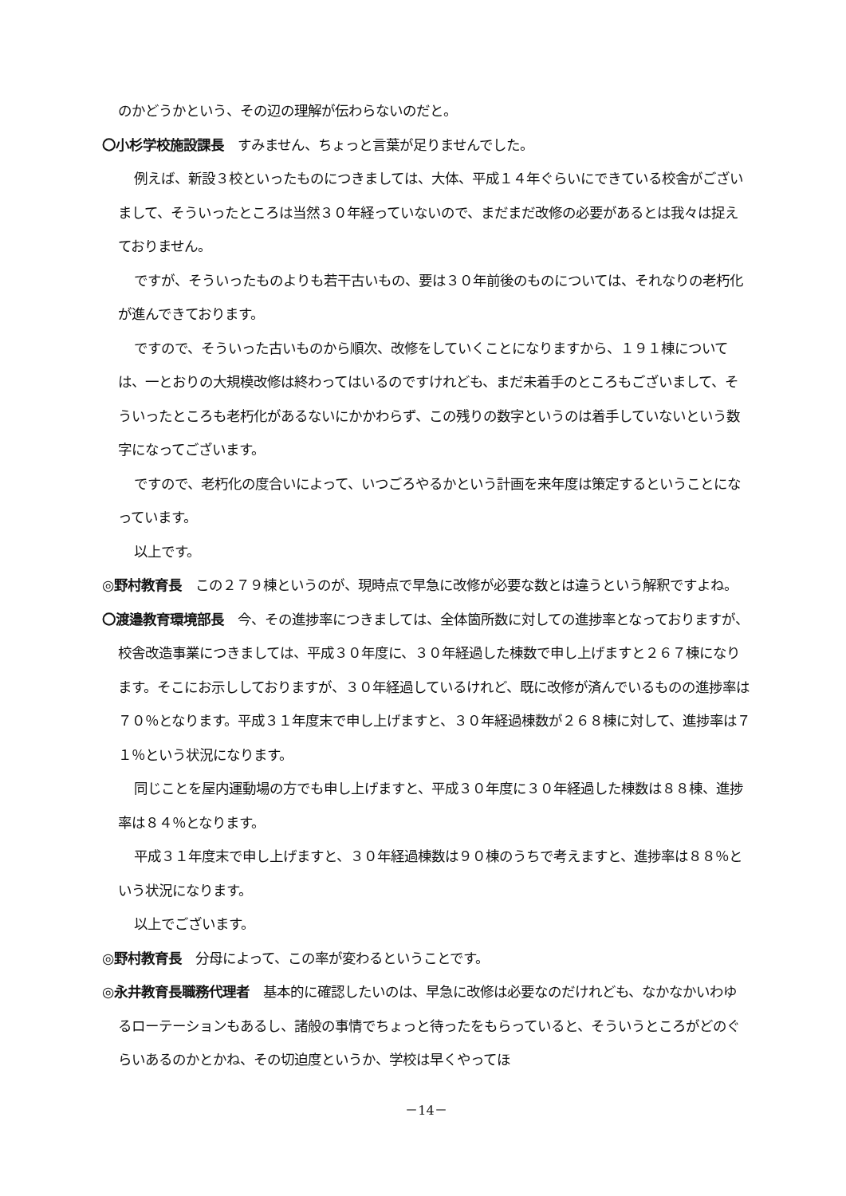のかどうかという、その辺の理解が伝わらないのだと。
〇小杉学校施設課長　すみません、ちょっと言葉が足りませんでした。
例えば、新設３校といったものにつきましては、大体、平成１４年ぐらいにできている校舎がございまして、そういったところは当然３０年経っていないので、まだまだ改修の必要があるとは我々は捉えておりません。
ですが、そういったものよりも若干古いもの、要は３０年前後のものについては、それなりの老朽化が進んできております。
ですので、そういった古いものから順次、改修をしていくことになりますから、１９１棟については、一とおりの大規模改修は終わってはいるのですけれども、まだ未着手のところもございまして、そういったところも老朽化があるないにかかわらず、この残りの数字というのは着手していないという数字になってございます。
ですので、老朽化の度合いによって、いつごろやるかという計画を来年度は策定するということになっています。
以上です。
◎野村教育長　この２７９棟というのが、現時点で早急に改修が必要な数とは違うという解釈ですよね。
〇渡邉教育環境部長　今、その進捗率につきましては、全体箇所数に対しての進捗率となっておりますが、校舎改造事業につきましては、平成３０年度に、３０年経過した棟数で申し上げますと２６７棟になります。そこにお示ししておりますが、３０年経過しているけれど、既に改修が済んでいるものの進捗率は７０％となります。平成３１年度末で申し上げますと、３０年経過棟数が２６８棟に対して、進捗率は７１％という状況になります。
同じことを屋内運動場の方でも申し上げますと、平成３０年度に３０年経過した棟数は８８棟、進捗率は８４％となります。
平成３１年度末で申し上げますと、３０年経過棟数は９０棟のうちで考えますと、進捗率は８８％という状況になります。
以上でございます。
◎野村教育長　分母によって、この率が変わるということです。
◎永井教育長職務代理者　基本的に確認したいのは、早急に改修は必要なのだけれども、なかなかいわゆるローテーションもあるし、諸般の事情でちょっと待ったをもらっていると、そういうところがどのぐらいあるのかとかね、その切迫度というか、学校は早くやってほ
－14－